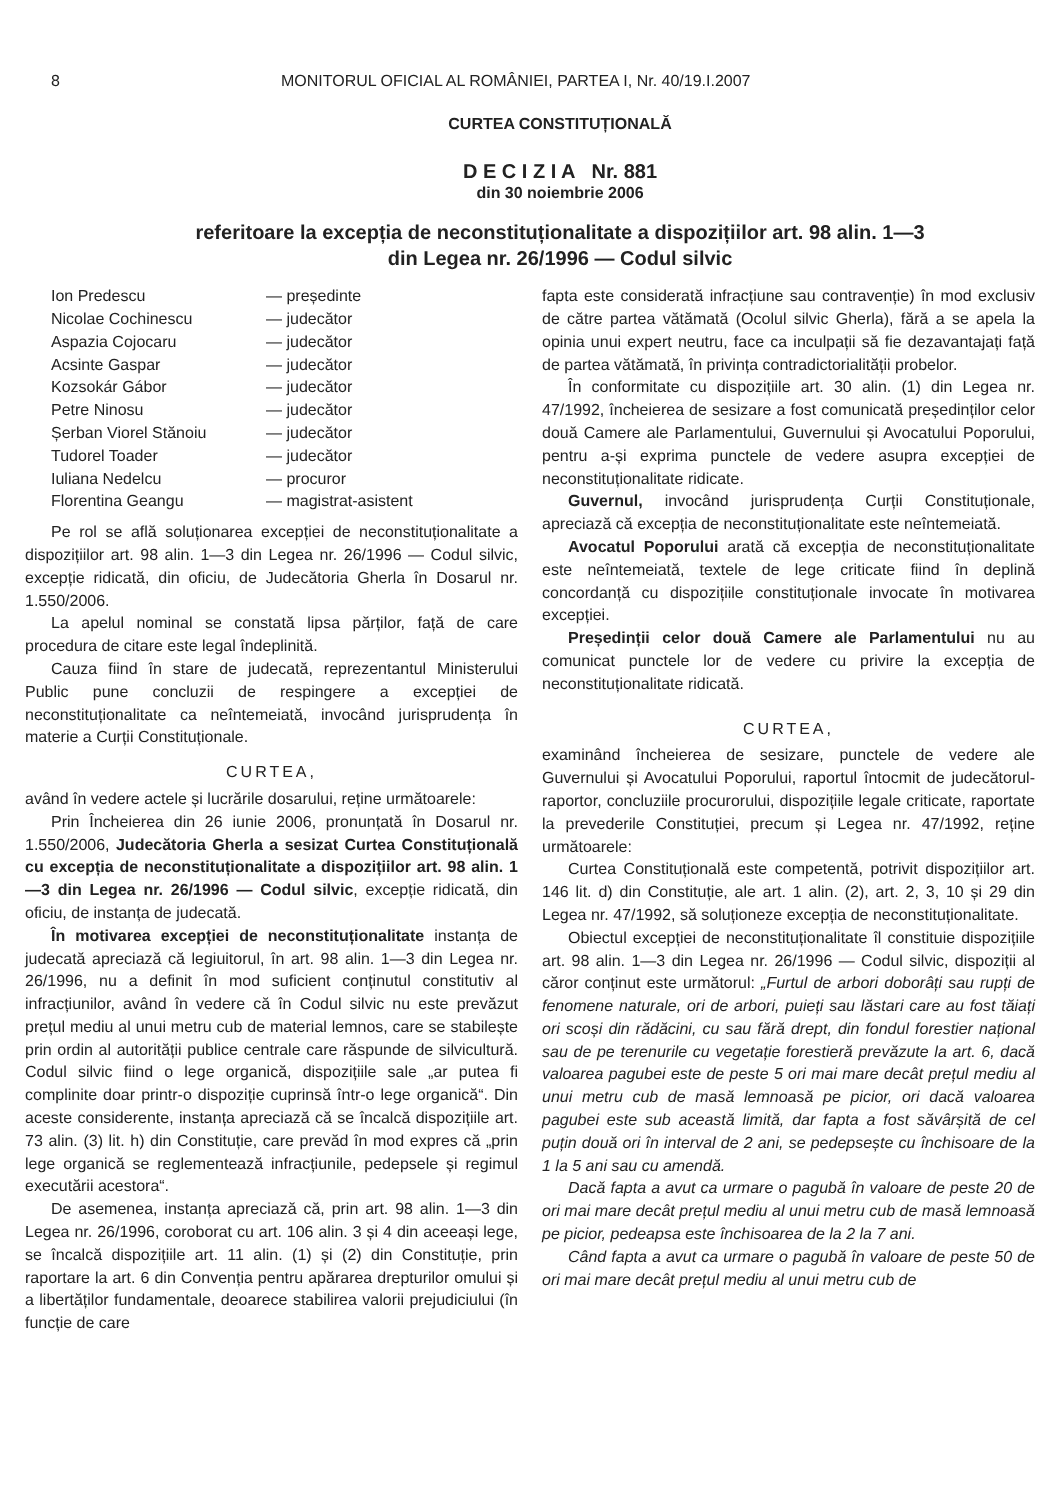8 MONITORUL OFICIAL AL ROMÂNIEI, PARTEA I, Nr. 40/19.I.2007
CURTEA CONSTITUȚIONALĂ
D E C I Z I A Nr. 881
din 30 noiembrie 2006
referitoare la excepția de neconstituționalitate a dispozițiilor art. 98 alin. 1—3
din Legea nr. 26/1996 — Codul silvic
| Ion Predescu | — președinte |
| Nicolae Cochinescu | — judecător |
| Aspazia Cojocaru | — judecător |
| Acsinte Gaspar | — judecător |
| Kozsokár Gábor | — judecător |
| Petre Ninosu | — judecător |
| Șerban Viorel Stănoiu | — judecător |
| Tudorel Toader | — judecător |
| Iuliana Nedelcu | — procuror |
| Florentina Geangu | — magistrat-asistent |
Pe rol se află soluționarea excepției de neconstituționalitate a dispozițiilor art. 98 alin. 1—3 din Legea nr. 26/1996 — Codul silvic, excepție ridicată, din oficiu, de Judecătoria Gherla în Dosarul nr. 1.550/2006.
La apelul nominal se constată lipsa părților, față de care procedura de citare este legal îndeplinită.
Cauza fiind în stare de judecată, reprezentantul Ministerului Public pune concluzii de respingere a excepției de neconstituționalitate ca neîntemeiată, invocând jurisprudența în materie a Curții Constituționale.
CURTEA,
având în vedere actele și lucrările dosarului, reține următoarele:
Prin Încheierea din 26 iunie 2006, pronunțată în Dosarul nr. 1.550/2006, Judecătoria Gherla a sesizat Curtea Constituțională cu excepția de neconstituționalitate a dispozițiilor art. 98 alin. 1—3 din Legea nr. 26/1996 — Codul silvic, excepție ridicată, din oficiu, de instanța de judecată.
În motivarea excepției de neconstituționalitate instanța de judecată apreciază că legiuitorul, în art. 98 alin. 1—3 din Legea nr. 26/1996, nu a definit în mod suficient conținutul constitutiv al infracțiunilor, având în vedere că în Codul silvic nu este prevăzut prețul mediu al unui metru cub de material lemnos, care se stabilește prin ordin al autorității publice centrale care răspunde de silvicultură. Codul silvic fiind o lege organică, dispozițiile sale „ar putea fi complinite doar printr-o dispoziție cuprinsă într-o lege organică“. Din aceste considerente, instanța apreciază că se încalcă dispozițiile art. 73 alin. (3) lit. h) din Constituție, care prevăd în mod expres că „prin lege organică se reglementează infracțiunile, pedepsele și regimul executării acestora“.
De asemenea, instanța apreciază că, prin art. 98 alin. 1—3 din Legea nr. 26/1996, coroborat cu art. 106 alin. 3 și 4 din aceeași lege, se încalcă dispozițiile art. 11 alin. (1) și (2) din Constituție, prin raportare la art. 6 din Convenția pentru apărarea drepturilor omului și a libertăților fundamentale, deoarece stabilirea valorii prejudiciului (în funcție de care
fapta este considerată infracțiune sau contravenție) în mod exclusiv de către partea vătămată (Ocolul silvic Gherla), fără a se apela la opinia unui expert neutru, face ca inculpații să fie dezavantajați față de partea vătămată, în privința contradictorialității probelor.
În conformitate cu dispozițiile art. 30 alin. (1) din Legea nr. 47/1992, încheierea de sesizare a fost comunicată președinților celor două Camere ale Parlamentului, Guvernului și Avocatului Poporului, pentru a-și exprima punctele de vedere asupra excepției de neconstituționalitate ridicate.
Guvernul, invocând jurisprudența Curții Constituționale, apreciază că excepția de neconstituționalitate este neîntemeiată.
Avocatul Poporului arată că excepția de neconstituționalitate este neîntemeiată, textele de lege criticate fiind în deplină concordanță cu dispozițiile constituționale invocate în motivarea excepției.
Președinții celor două Camere ale Parlamentului nu au comunicat punctele lor de vedere cu privire la excepția de neconstituționalitate ridicată.
CURTEA,
examinând încheierea de sesizare, punctele de vedere ale Guvernului și Avocatului Poporului, raportul întocmit de judecătorul-raportor, concluziile procurorului, dispozițiile legale criticate, raportate la prevederile Constituției, precum și Legea nr. 47/1992, reține următoarele:
Curtea Constituțională este competentă, potrivit dispozițiilor art. 146 lit. d) din Constituție, ale art. 1 alin. (2), art. 2, 3, 10 și 29 din Legea nr. 47/1992, să soluționeze excepția de neconstituționalitate.
Obiectul excepției de neconstituționalitate îl constituie dispozițiile art. 98 alin. 1—3 din Legea nr. 26/1996 — Codul silvic, dispoziții al căror conținut este următorul: „Furtul de arbori doborâți sau rupți de fenomene naturale, ori de arbori, puieți sau lăstari care au fost tăiați ori scoși din rădăcini, cu sau fără drept, din fondul forestier național sau de pe terenurile cu vegetație forestieră prevăzute la art. 6, dacă valoarea pagubei este de peste 5 ori mai mare decât prețul mediu al unui metru cub de masă lemnoasă pe picior, ori dacă valoarea pagubei este sub această limită, dar fapta a fost săvârșită de cel puțin două ori în interval de 2 ani, se pedepsește cu închisoare de la 1 la 5 ani sau cu amendă.
Dacă fapta a avut ca urmare o pagubă în valoare de peste 20 de ori mai mare decât prețul mediu al unui metru cub de masă lemnoasă pe picior, pedeapsa este închisoarea de la 2 la 7 ani.
Când fapta a avut ca urmare o pagubă în valoare de peste 50 de ori mai mare decât prețul mediu al unui metru cub de